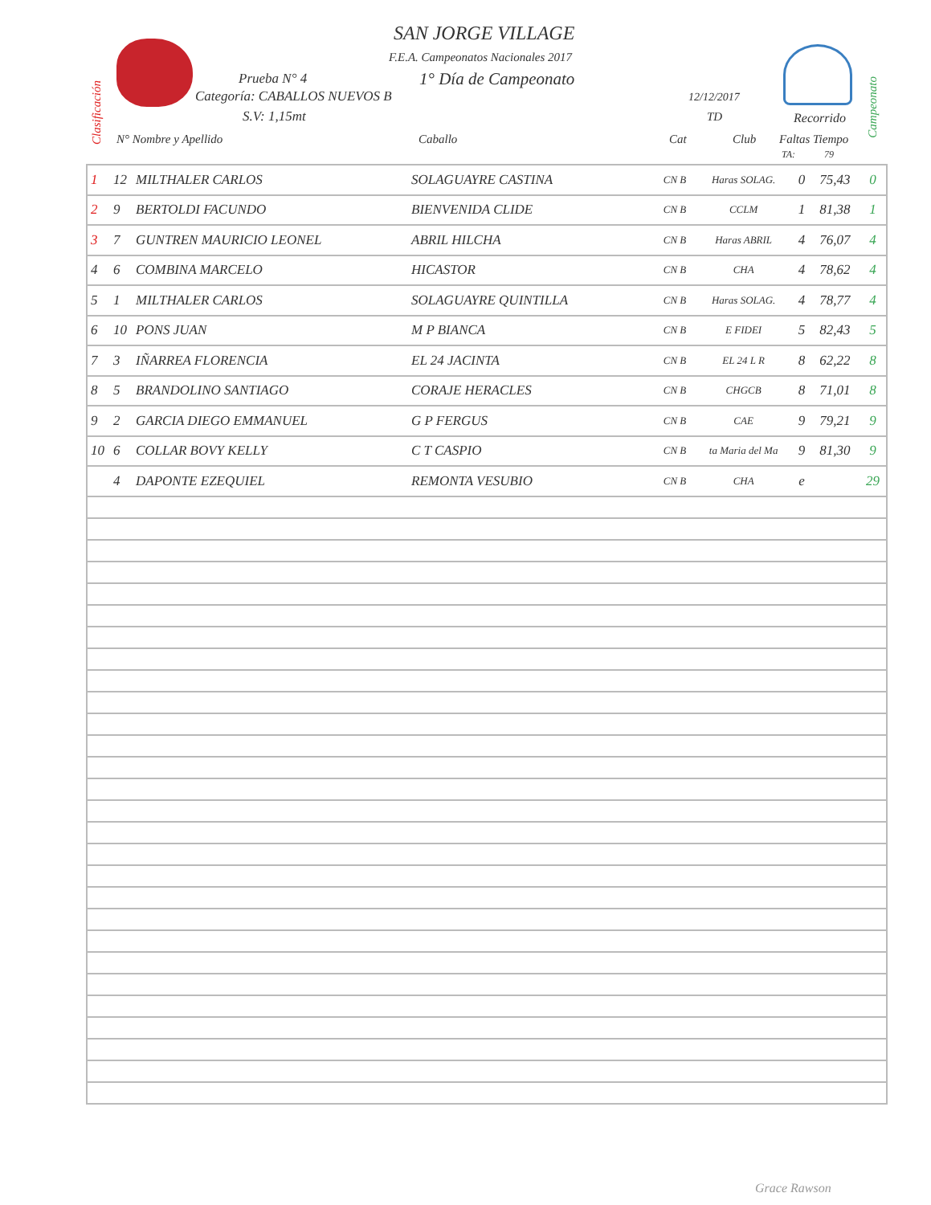SAN JORGE VILLAGE
F.E.A. Campeonatos Nacionales 2017
Prueba N° 4 1° Día de Campeonato
Categoría: CABALLOS NUEVOS B 12/12/2017
S.V: 1,15mt TD Recorrido
Clasificación
Campeonato
N° Nombre y Apellido Caballo Cat Club Faltas Tiempo
TA: 79
| 1 | 12 | MILTHALER CARLOS | SOLAGUAYRE CASTINA | CN B | Haras SOLAG. | 0 | 75,43 | 0 |
| 2 | 9 | BERTOLDI FACUNDO | BIENVENIDA CLIDE | CN B | CCLM | 1 | 81,38 | 1 |
| 3 | 7 | GUNTREN MAURICIO LEONEL | ABRIL HILCHA | CN B | Haras ABRIL | 4 | 76,07 | 4 |
| 4 | 6 | COMBINA MARCELO | HICASTOR | CN B | CHA | 4 | 78,62 | 4 |
| 5 | 1 | MILTHALER CARLOS | SOLAGUAYRE QUINTILLA | CN B | Haras SOLAG. | 4 | 78,77 | 4 |
| 6 | 10 | PONS JUAN | M P BIANCA | CN B | E FIDEI | 5 | 82,43 | 5 |
| 7 | 3 | IÑARREA FLORENCIA | EL 24 JACINTA | CN B | EL 24 L R | 8 | 62,22 | 8 |
| 8 | 5 | BRANDOLINO SANTIAGO | CORAJE HERACLES | CN B | CHGCB | 8 | 71,01 | 8 |
| 9 | 2 | GARCIA DIEGO EMMANUEL | G P FERGUS | CN B | CAE | 9 | 79,21 | 9 |
| 10 | 6 | COLLAR BOVY KELLY | C T CASPIO | CN B | ta Maria del Ma | 9 | 81,30 | 9 |
| | 4 | DAPONTE EZEQUIEL | REMONTA VESUBIO | CN B | CHA | e | | 29 |
Grace Rawson